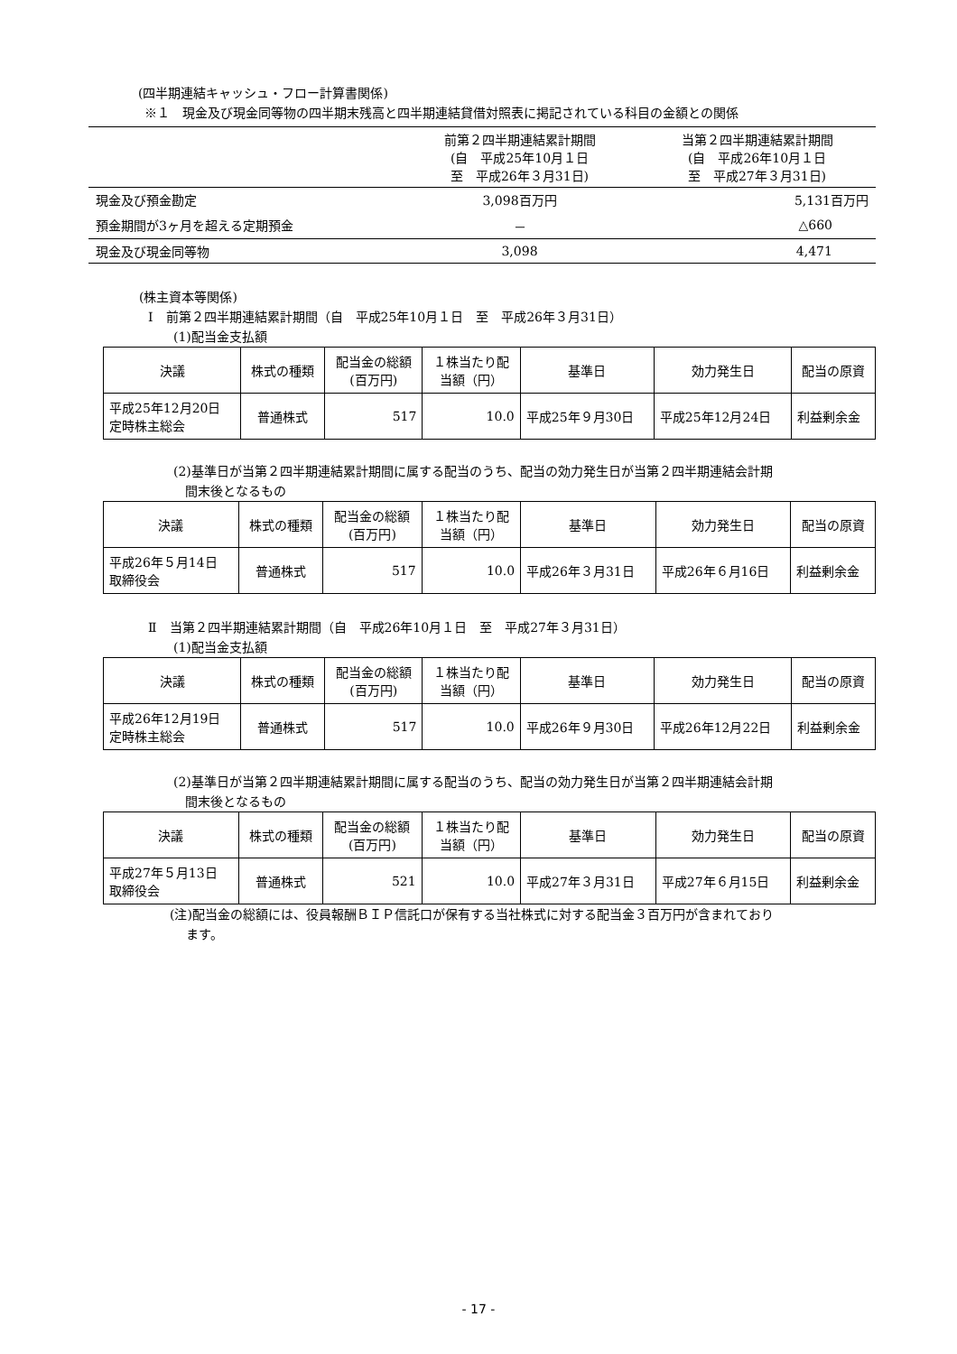(四半期連結キャッシュ・フロー計算書関係)
※１　現金及び現金同等物の四半期末残高と四半期連結貸借対照表に掲記されている科目の金額との関係
| | 前第２四半期連結累計期間 (自 平成25年10月１日 至 平成26年３月31日) | 当第２四半期連結累計期間 (自 平成26年10月１日 至 平成27年３月31日) |
| --- | --- | --- |
| 現金及び預金勘定 | 3,098百万円 | 5,131百万円 |
| 預金期間が3ヶ月を超える定期預金 | － | △660 |
| 現金及び現金同等物 | 3,098 | 4,471 |
(株主資本等関係)
Ⅰ　前第２四半期連結累計期間（自　平成25年10月１日　至　平成26年３月31日）
(1)配当金支払額
| 決議 | 株式の種類 | 配当金の総額 (百万円) | １株当たり配 当額（円） | 基準日 | 効力発生日 | 配当の原資 |
| --- | --- | --- | --- | --- | --- | --- |
| 平成25年12月20日 定時株主総会 | 普通株式 | 517 | 10.0 | 平成25年９月30日 | 平成25年12月24日 | 利益剰余金 |
(2)基準日が当第２四半期連結累計期間に属する配当のうち、配当の効力発生日が当第２四半期連結会計期
間末後となるもの
| 決議 | 株式の種類 | 配当金の総額 (百万円) | １株当たり配 当額（円） | 基準日 | 効力発生日 | 配当の原資 |
| --- | --- | --- | --- | --- | --- | --- |
| 平成26年５月14日 取締役会 | 普通株式 | 517 | 10.0 | 平成26年３月31日 | 平成26年６月16日 | 利益剰余金 |
Ⅱ　当第２四半期連結累計期間（自　平成26年10月１日　至　平成27年３月31日）
(1)配当金支払額
| 決議 | 株式の種類 | 配当金の総額 (百万円) | １株当たり配 当額（円） | 基準日 | 効力発生日 | 配当の原資 |
| --- | --- | --- | --- | --- | --- | --- |
| 平成26年12月19日 定時株主総会 | 普通株式 | 517 | 10.0 | 平成26年９月30日 | 平成26年12月22日 | 利益剰余金 |
(2)基準日が当第２四半期連結累計期間に属する配当のうち、配当の効力発生日が当第２四半期連結会計期
間末後となるもの
| 決議 | 株式の種類 | 配当金の総額 (百万円) | １株当たり配 当額（円） | 基準日 | 効力発生日 | 配当の原資 |
| --- | --- | --- | --- | --- | --- | --- |
| 平成27年５月13日 取締役会 | 普通株式 | 521 | 10.0 | 平成27年３月31日 | 平成27年６月15日 | 利益剰余金 |
(注)配当金の総額には、役員報酬ＢＩＰ信託口が保有する当社株式に対する配当金３百万円が含まれており
ます。
- 17 -